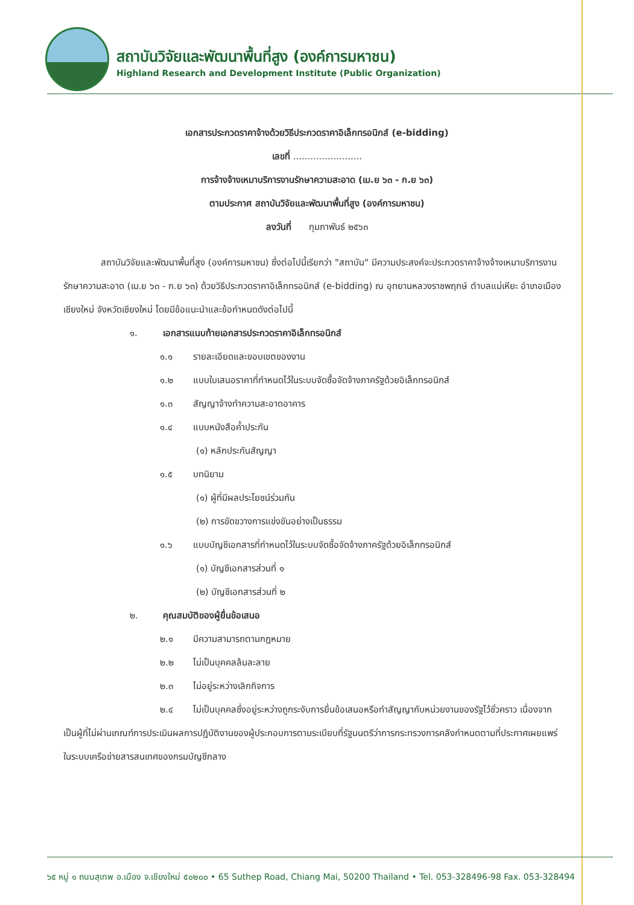สถาบันวิจัยและพัฒนาพื้นที่สูง (องค์การมหาชน)
Highland Research and Development Institute (Public Organization)
เอกสารประกวดราคาจ้างด้วยวิธีประกวดราคาอิเล็กทรอนิกส์ (e-bidding)
เลขที่ ........................
การจ้างจ้างเหมาบริการงานรักษาความสะอาด (เม.ย ๖๓ - ก.ย ๖๓)
ตามประกาศ สถาบันวิจัยและพัฒนาพื้นที่สูง (องค์การมหาชน)
ลงวันที่ กุมภาพันธ์ ๒๕๖๓
สถาบันวิจัยและพัฒนาพื้นที่สูง (องค์การมหาชน) ซึ่งต่อไปนี้เรียกว่า "สถาบัน" มีความประสงค์จะประกวดราคาจ้างจ้างเหมาบริการงานรักษาความสะอาด (เม.ย ๖๓ - ก.ย ๖๓) ด้วยวิธีประกวดราคาอิเล็กทรอนิกส์ (e-bidding) ณ อุทยานหลวงราชพฤกษ์ ตำบลแม่เหียะ อำเภอเมืองเชียงใหม่ จังหวัดเชียงใหม่ โดยมีข้อแนะนำและข้อกำหนดดังต่อไปนี้
๑. เอกสารแนบท้ายเอกสารประกวดราคาอิเล็กทรอนิกส์
๑.๑ รายละเอียดและขอบเขตของงาน
๑.๒ แบบใบเสนอราคาที่กำหนดไว้ในระบบจัดซื้อจัดจ้างภาครัฐด้วยอิเล็กทรอนิกส์
๑.๓ สัญญาจ้างทำความสะอาดอาคาร
๑.๔ แบบหนังสือค้ำประกัน
(๑) หลักประกันสัญญา
๑.๕ บทนิยาม
(๑) ผู้ที่มีผลประโยชน์ร่วมกัน
(๒) การขัดขวางการแข่งขันอย่างเป็นธรรม
๑.๖ แบบบัญชีเอกสารที่กำหนดไว้ในระบบจัดซื้อจัดจ้างภาครัฐด้วยอิเล็กทรอนิกส์
(๑) บัญชีเอกสารส่วนที่ ๑
(๒) บัญชีเอกสารส่วนที่ ๒
๒. คุณสมบัติของผู้ยื่นข้อเสนอ
๒.๑ มีความสามารถตามกฎหมาย
๒.๒ ไม่เป็นบุคคลล้มละลาย
๒.๓ ไม่อยู่ระหว่างเลิกกิจการ
๒.๔ ไม่เป็นบุคคลซึ่งอยู่ระหว่างถูกระงับการยื่นข้อเสนอหรือทำสัญญากับหน่วยงานของรัฐไว้ชั่วคราว เนื่องจากเป็นผู้ที่ไม่ผ่านเกณฑ์การประเมินผลการปฏิบัติงานของผู้ประกอบการตามระเบียบที่รัฐมนตรีว่าการกระทรวงการคลังกำหนดตามที่ประกาศเผยแพร่ในระบบเครือข่ายสารสนเทศของกรมบัญชีกลาง
๖๕ หมู่ ๑ ถนนสุเทพ อ.เมือง จ.เชียงใหม่ ๕๐๒๐๐ • 65 Suthep Road, Chiang Mai, 50200 Thailand • Tel. 053-328496-98 Fax. 053-328494